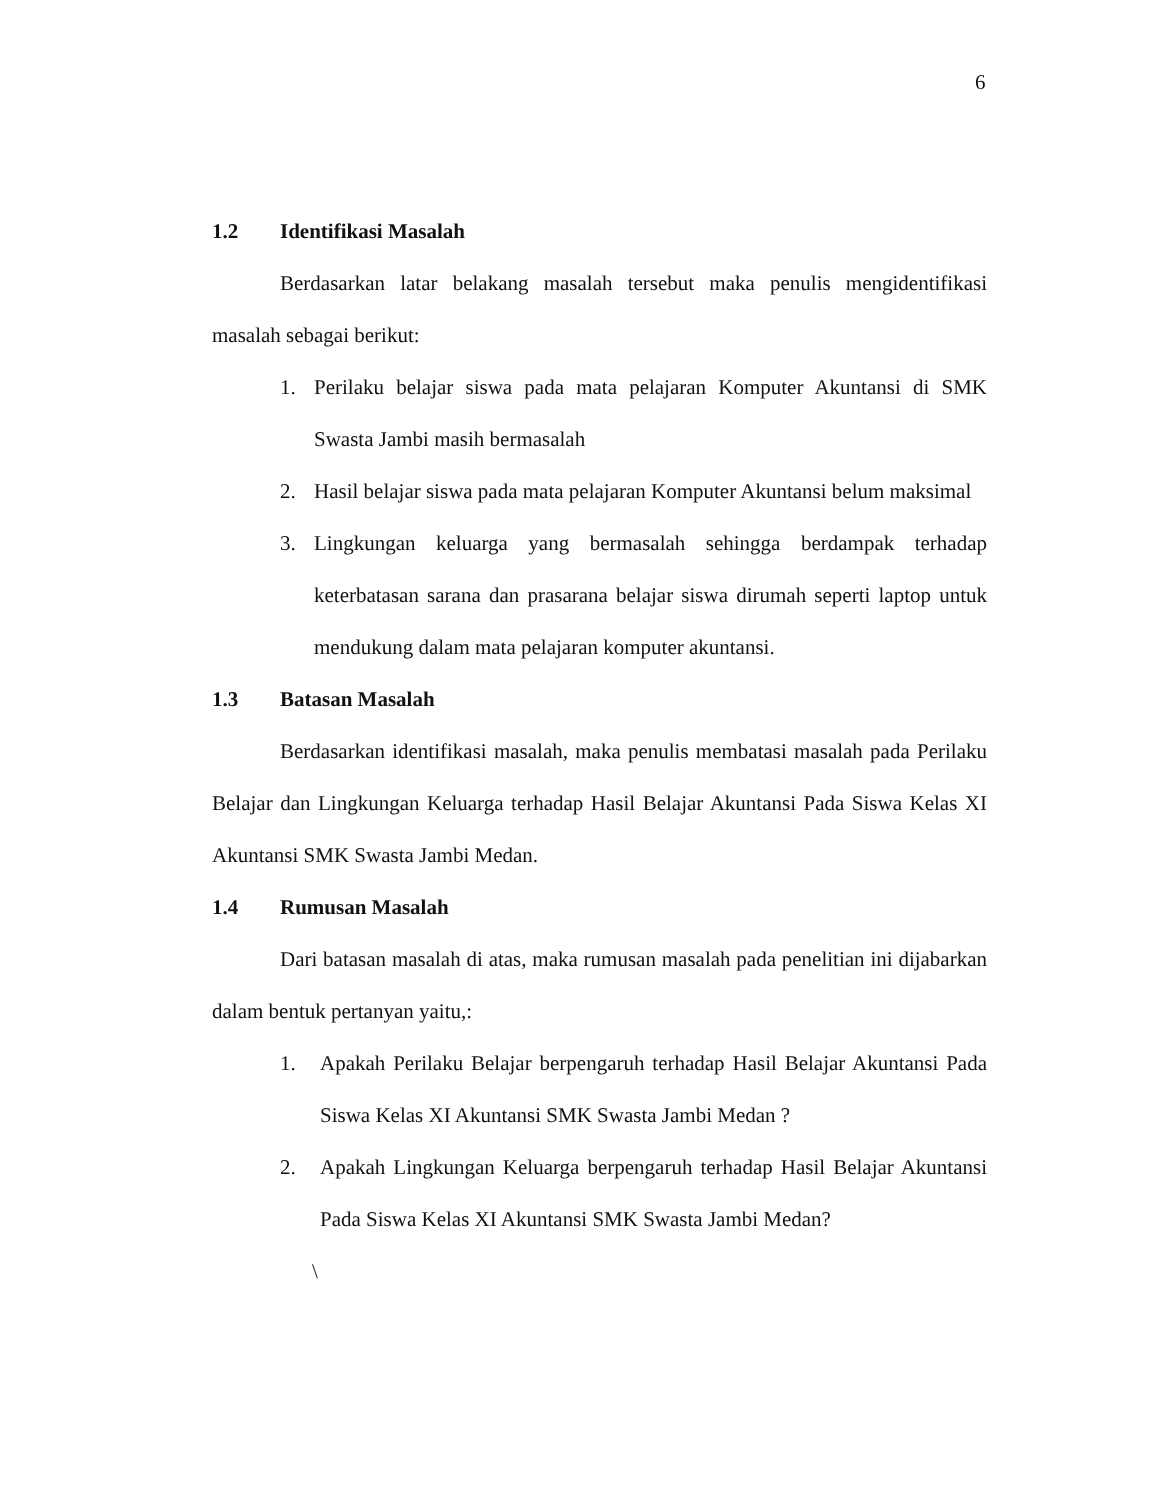6
1.2 Identifikasi Masalah
Berdasarkan latar belakang masalah tersebut maka penulis mengidentifikasi masalah sebagai berikut:
1. Perilaku belajar siswa pada mata pelajaran Komputer Akuntansi di SMK Swasta Jambi masih bermasalah
2. Hasil belajar siswa pada mata pelajaran Komputer Akuntansi belum maksimal
3. Lingkungan keluarga yang bermasalah sehingga berdampak terhadap keterbatasan sarana dan prasarana belajar siswa dirumah seperti laptop untuk mendukung dalam mata pelajaran komputer akuntansi.
1.3 Batasan Masalah
Berdasarkan identifikasi masalah, maka penulis membatasi masalah pada Perilaku Belajar dan Lingkungan Keluarga terhadap Hasil Belajar Akuntansi Pada Siswa Kelas XI Akuntansi SMK Swasta Jambi Medan.
1.4 Rumusan Masalah
Dari batasan masalah di atas, maka rumusan masalah pada penelitian ini dijabarkan dalam bentuk pertanyan yaitu,:
1. Apakah Perilaku Belajar berpengaruh terhadap Hasil Belajar Akuntansi Pada Siswa Kelas XI Akuntansi SMK Swasta Jambi Medan ?
2. Apakah Lingkungan Keluarga berpengaruh terhadap Hasil Belajar Akuntansi Pada Siswa Kelas XI Akuntansi SMK Swasta Jambi Medan?
\